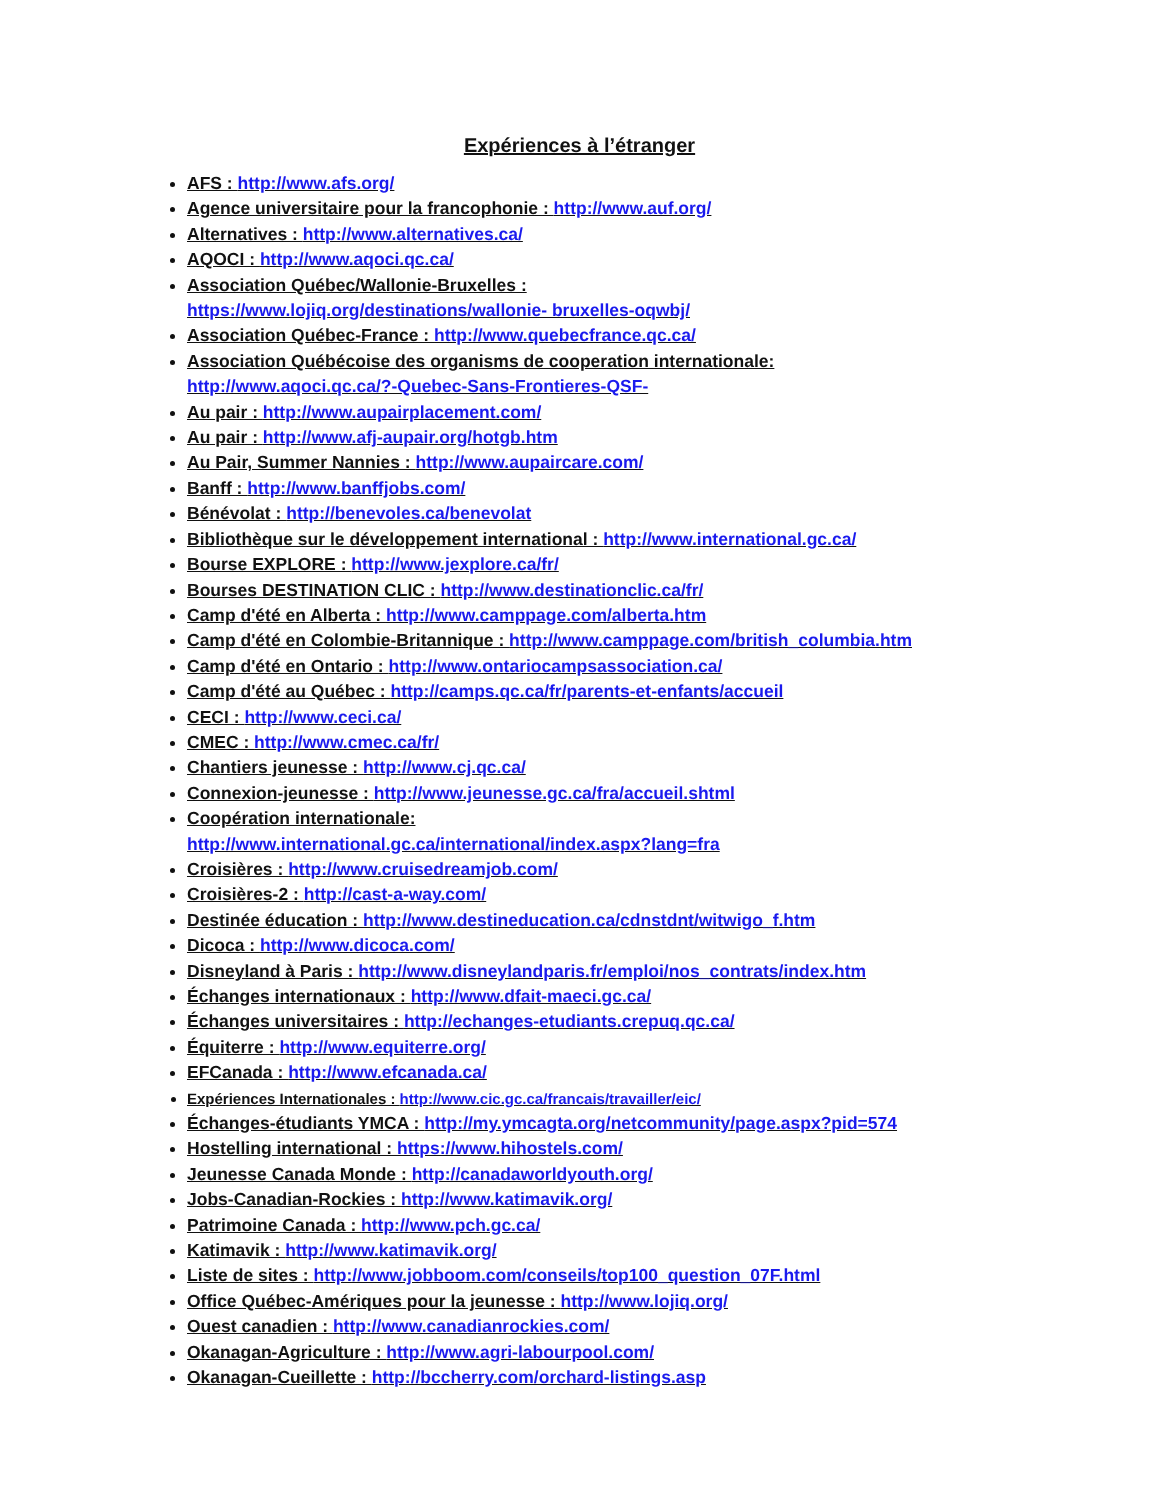Expériences à l’étranger
AFS : http://www.afs.org/
Agence universitaire pour la francophonie : http://www.auf.org/
Alternatives : http://www.alternatives.ca/
AQOCI : http://www.aqoci.qc.ca/
Association Québec/Wallonie-Bruxelles :
https://www.lojiq.org/destinations/wallonie- bruxelles-oqwbj/
Association Québec-France : http://www.quebecfrance.qc.ca/
Association Québécoise des organisms de cooperation internationale:
http://www.aqoci.qc.ca/?-Quebec-Sans-Frontieres-QSF-
Au pair : http://www.aupairplacement.com/
Au pair : http://www.afj-aupair.org/hotgb.htm
Au Pair, Summer Nannies : http://www.aupaircare.com/
Banff : http://www.banffjobs.com/
Bénévolat : http://benevoles.ca/benevolat
Bibliothèque sur le développement international : http://www.international.gc.ca/
Bourse EXPLORE : http://www.jexplore.ca/fr/
Bourses DESTINATION CLIC : http://www.destinationclic.ca/fr/
Camp d'été en Alberta : http://www.camppage.com/alberta.htm
Camp d'été en Colombie-Britannique : http://www.camppage.com/british_columbia.htm
Camp d'été en Ontario : http://www.ontariocampsassociation.ca/
Camp d'été au Québec : http://camps.qc.ca/fr/parents-et-enfants/accueil
CECI : http://www.ceci.ca/
CMEC : http://www.cmec.ca/fr/
Chantiers jeunesse : http://www.cj.qc.ca/
Connexion-jeunesse : http://www.jeunesse.gc.ca/fra/accueil.shtml
Coopération internationale:
http://www.international.gc.ca/international/index.aspx?lang=fra
Croisières : http://www.cruisedreamjob.com/
Croisières-2 : http://cast-a-way.com/
Destinée éducation : http://www.destineducation.ca/cdnstdnt/witwigo_f.htm
Dicoca : http://www.dicoca.com/
Disneyland à Paris : http://www.disneylandparis.fr/emploi/nos_contrats/index.htm
Échanges internationaux : http://www.dfait-maeci.gc.ca/
Échanges universitaires : http://echanges-etudiants.crepuq.qc.ca/
Équiterre : http://www.equiterre.org/
EFCanada : http://www.efcanada.ca/
Expériences Internationales : http://www.cic.gc.ca/francais/travailler/eic/
Échanges-étudiants YMCA : http://my.ymcagta.org/netcommunity/page.aspx?pid=574
Hostelling international : https://www.hihostels.com/
Jeunesse Canada Monde : http://canadaworldyouth.org/
Jobs-Canadian-Rockies : http://www.katimavik.org/
Patrimoine Canada : http://www.pch.gc.ca/
Katimavik : http://www.katimavik.org/
Liste de sites : http://www.jobboom.com/conseils/top100_question_07F.html
Office Québec-Amériques pour la jeunesse : http://www.lojiq.org/
Ouest canadien : http://www.canadianrockies.com/
Okanagan-Agriculture : http://www.agri-labourpool.com/
Okanagan-Cueillette : http://bccherry.com/orchard-listings.asp